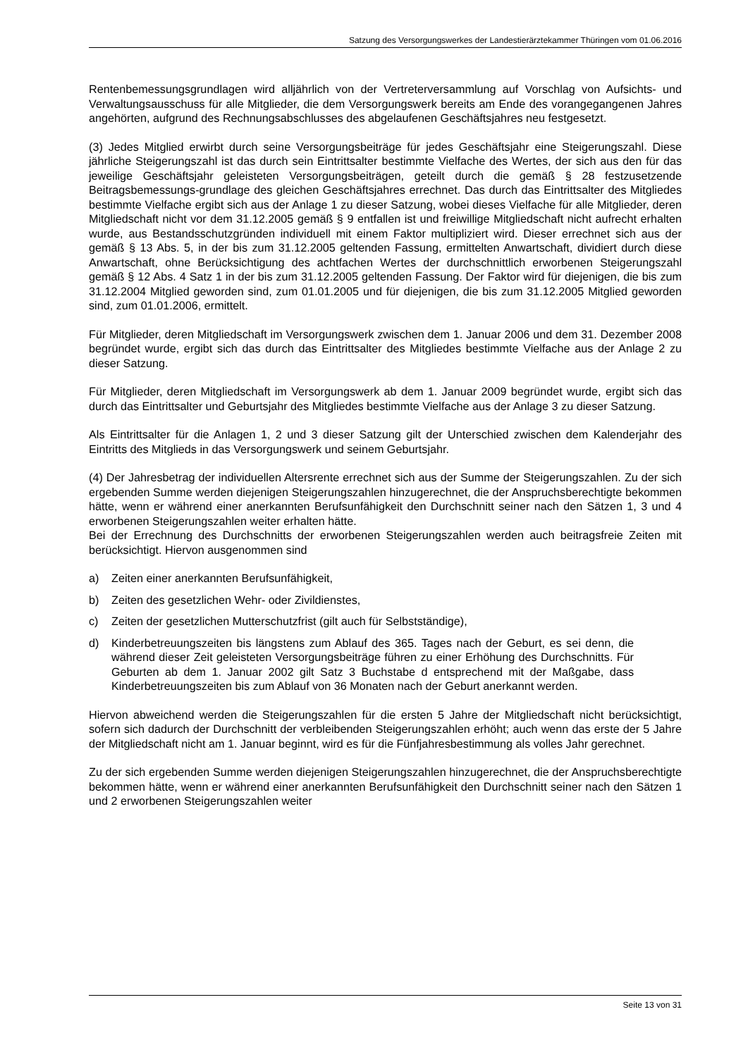Satzung des Versorgungswerkes der Landestierärztekammer Thüringen vom 01.06.2016
Rentenbemessungsgrundlagen wird alljährlich von der Vertreterversammlung auf Vorschlag von Aufsichts- und Verwaltungsausschuss für alle Mitglieder, die dem Versorgungswerk bereits am Ende des vorangegangenen Jahres angehörten, aufgrund des Rechnungsabschlusses des abgelaufenen Geschäftsjahres neu festgesetzt.
(3) Jedes Mitglied erwirbt durch seine Versorgungsbeiträge für jedes Geschäftsjahr eine Steigerungszahl. Diese jährliche Steigerungszahl ist das durch sein Eintrittsalter bestimmte Vielfache des Wertes, der sich aus den für das jeweilige Geschäftsjahr geleisteten Versorgungsbeiträgen, geteilt durch die gemäß § 28 festzusetzende Beitragsbemessungs-grundlage des gleichen Geschäftsjahres errechnet. Das durch das Eintrittsalter des Mitgliedes bestimmte Vielfache ergibt sich aus der Anlage 1 zu dieser Satzung, wobei dieses Vielfache für alle Mitglieder, deren Mitgliedschaft nicht vor dem 31.12.2005 gemäß § 9 entfallen ist und freiwillige Mitgliedschaft nicht aufrecht erhalten wurde, aus Bestandsschutzgründen individuell mit einem Faktor multipliziert wird. Dieser errechnet sich aus der gemäß § 13 Abs. 5, in der bis zum 31.12.2005 geltenden Fassung, ermittelten Anwartschaft, dividiert durch diese Anwartschaft, ohne Berücksichtigung des achtfachen Wertes der durchschnittlich erworbenen Steigerungszahl gemäß § 12 Abs. 4 Satz 1 in der bis zum 31.12.2005 geltenden Fassung. Der Faktor wird für diejenigen, die bis zum 31.12.2004 Mitglied geworden sind, zum 01.01.2005 und für diejenigen, die bis zum 31.12.2005 Mitglied geworden sind, zum 01.01.2006, ermittelt.
Für Mitglieder, deren Mitgliedschaft im Versorgungswerk zwischen dem 1. Januar 2006 und dem 31. Dezember 2008 begründet wurde, ergibt sich das durch das Eintrittsalter des Mitgliedes bestimmte Vielfache aus der Anlage 2 zu dieser Satzung.
Für Mitglieder, deren Mitgliedschaft im Versorgungswerk ab dem 1. Januar 2009 begründet wurde, ergibt sich das durch das Eintrittsalter und Geburtsjahr des Mitgliedes bestimmte Vielfache aus der Anlage 3 zu dieser Satzung.
Als Eintrittsalter für die Anlagen 1, 2 und 3 dieser Satzung gilt der Unterschied zwischen dem Kalenderjahr des Eintritts des Mitglieds in das Versorgungswerk und seinem Geburtsjahr.
(4) Der Jahresbetrag der individuellen Altersrente errechnet sich aus der Summe der Steigerungszahlen. Zu der sich ergebenden Summe werden diejenigen Steigerungszahlen hinzugerechnet, die der Anspruchsberechtigte bekommen hätte, wenn er während einer anerkannten Berufsunfähigkeit den Durchschnitt seiner nach den Sätzen 1, 3 und 4 erworbenen Steigerungszahlen weiter erhalten hätte.
Bei der Errechnung des Durchschnitts der erworbenen Steigerungszahlen werden auch beitragsfreie Zeiten mit berücksichtigt. Hiervon ausgenommen sind
a) Zeiten einer anerkannten Berufsunfähigkeit,
b) Zeiten des gesetzlichen Wehr- oder Zivildienstes,
c) Zeiten der gesetzlichen Mutterschutzfrist (gilt auch für Selbstständige),
d) Kinderbetreuungszeiten bis längstens zum Ablauf des 365. Tages nach der Geburt, es sei denn, die während dieser Zeit geleisteten Versorgungsbeiträge führen zu einer Erhöhung des Durchschnitts. Für Geburten ab dem 1. Januar 2002 gilt Satz 3 Buchstabe d entsprechend mit der Maßgabe, dass Kinderbetreuungszeiten bis zum Ablauf von 36 Monaten nach der Geburt anerkannt werden.
Hiervon abweichend werden die Steigerungszahlen für die ersten 5 Jahre der Mitgliedschaft nicht berücksichtigt, sofern sich dadurch der Durchschnitt der verbleibenden Steigerungszahlen erhöht; auch wenn das erste der 5 Jahre der Mitgliedschaft nicht am 1. Januar beginnt, wird es für die Fünfjahresbestimmung als volles Jahr gerechnet.
Zu der sich ergebenden Summe werden diejenigen Steigerungszahlen hinzugerechnet, die der Anspruchsberechtigte bekommen hätte, wenn er während einer anerkannten Berufsunfähigkeit den Durchschnitt seiner nach den Sätzen 1 und 2 erworbenen Steigerungszahlen weiter
Seite 13 von 31